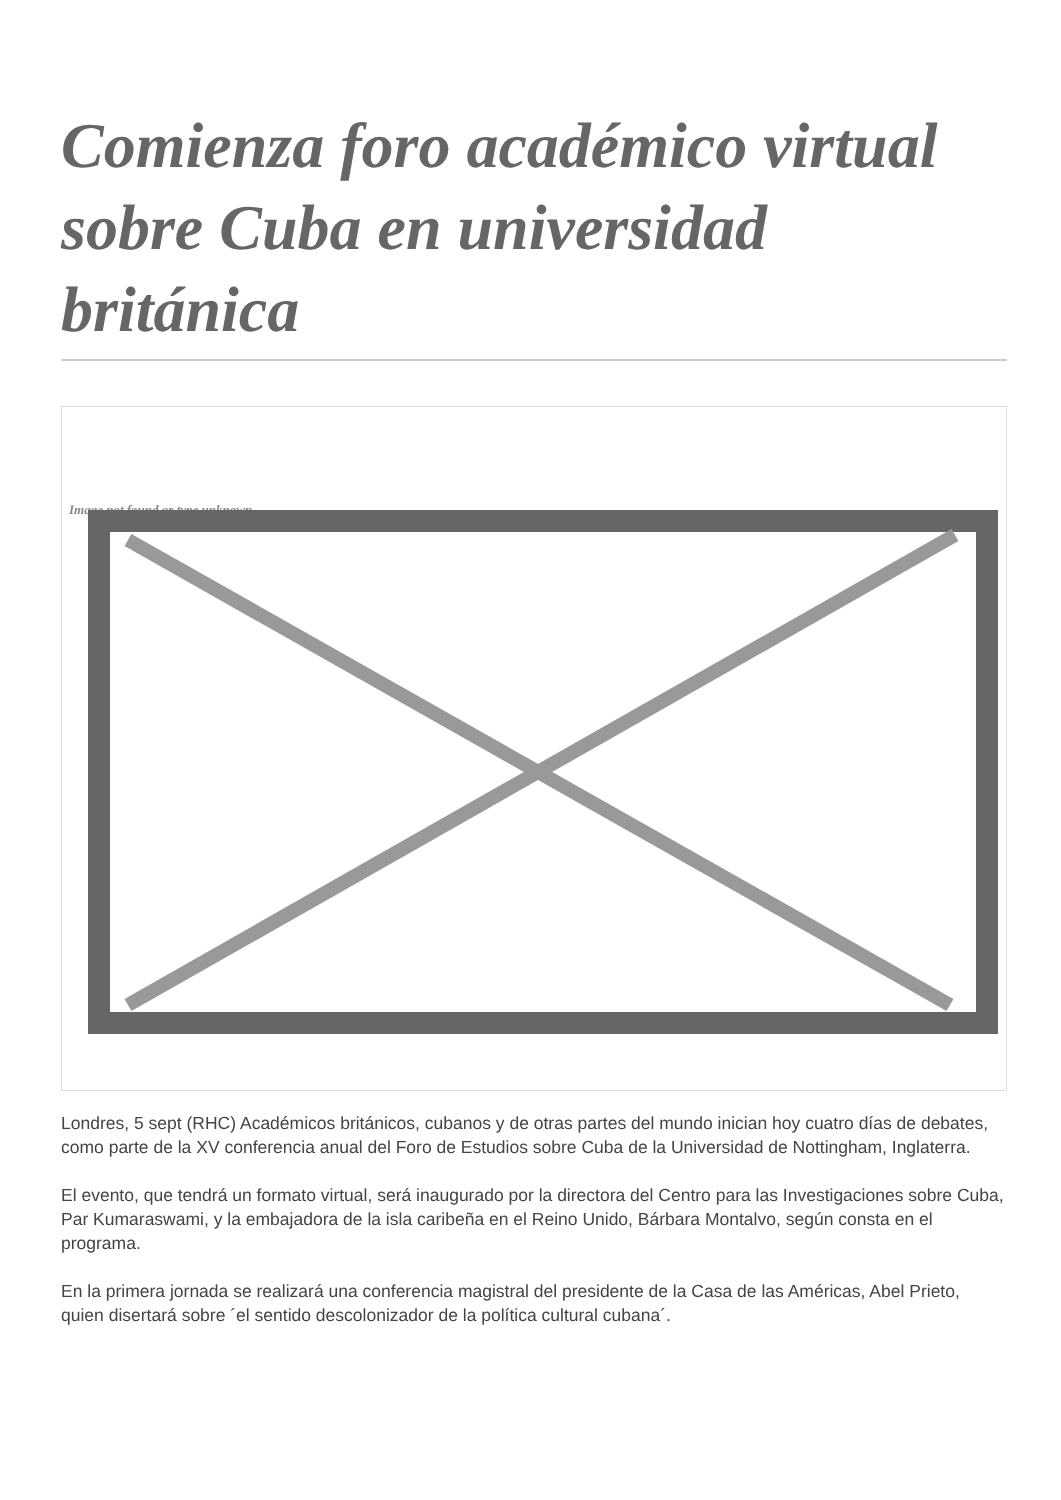Comienza foro académico virtual sobre Cuba en universidad británica
Image not found or type unknown
Londres, 5 sept (RHC) Académicos británicos, cubanos y de otras partes del mundo inician hoy cuatro días de debates, como parte de la XV conferencia anual del Foro de Estudios sobre Cuba de la Universidad de Nottingham, Inglaterra.
El evento, que tendrá un formato virtual, será inaugurado por la directora del Centro para las Investigaciones sobre Cuba, Par Kumaraswami, y la embajadora de la isla caribeña en el Reino Unido, Bárbara Montalvo, según consta en el programa.
En la primera jornada se realizará una conferencia magistral del presidente de la Casa de las Américas, Abel Prieto, quien disertará sobre ´el sentido descolonizador de la política cultural cubana´.